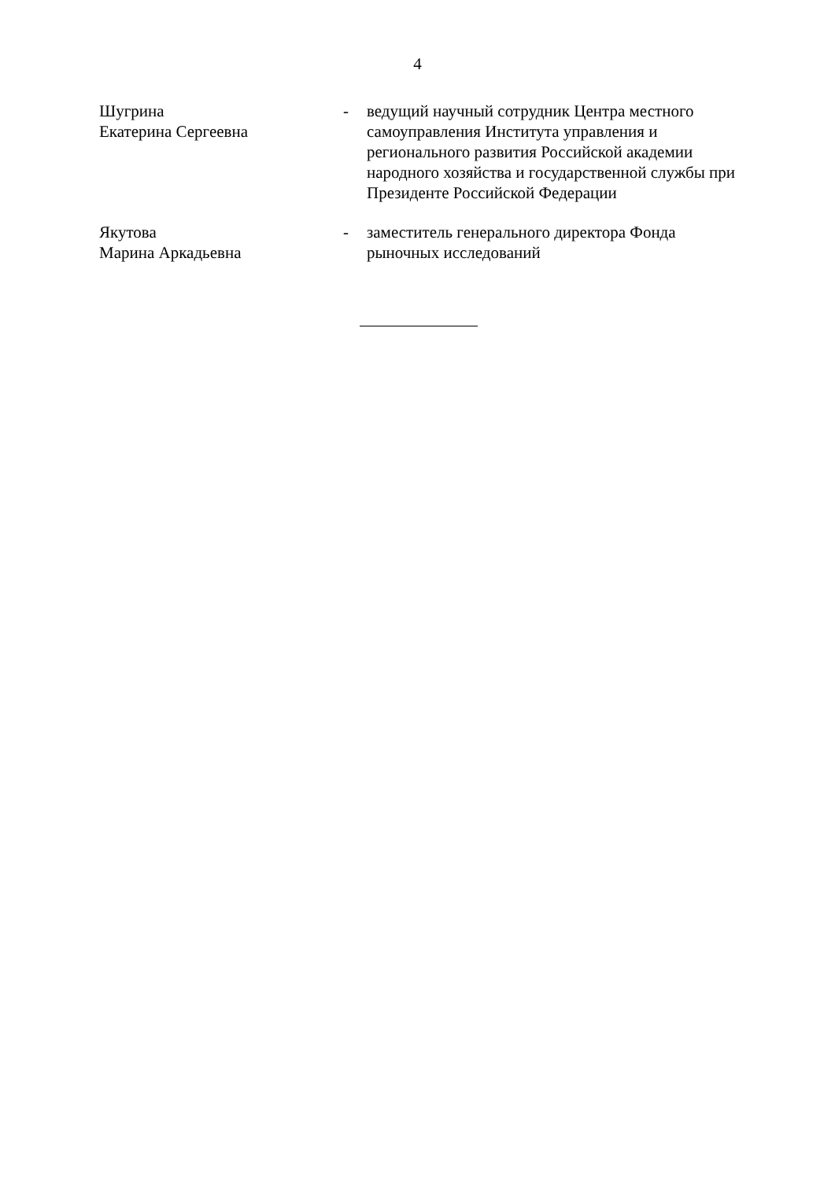4
| Шугрина Екатерина Сергеевна | - | ведущий научный сотрудник Центра местного самоуправления Института управления и регионального развития Российской академии народного хозяйства и государственной службы при Президенте Российской Федерации |
| Якутова Марина Аркадьевна | - | заместитель генерального директора Фонда рыночных исследований |